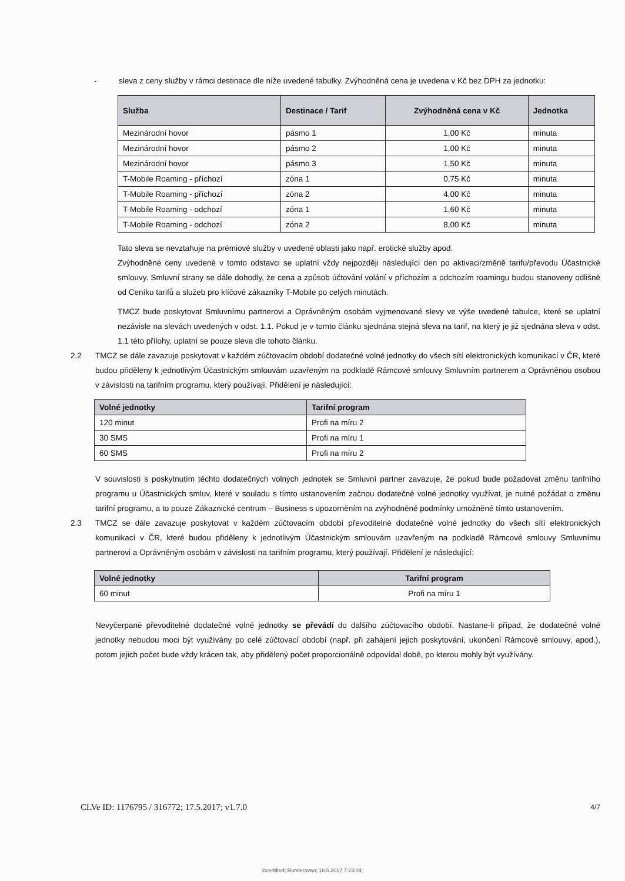- sleva z ceny služby v rámci destinace dle níže uvedené tabulky. Zvýhodněná cena je uvedena v Kč bez DPH za jednotku:
| Služba | Destinace / Tarif | Zvýhodněná cena v Kč | Jednotka |
| --- | --- | --- | --- |
| Mezinárodní hovor | pásmo 1 | 1,00 Kč | minuta |
| Mezinárodní hovor | pásmo 2 | 1,00 Kč | minuta |
| Mezinárodní hovor | pásmo 3 | 1,50 Kč | minuta |
| T-Mobile Roaming - příchozí | zóna 1 | 0,75 Kč | minuta |
| T-Mobile Roaming - příchozí | zóna 2 | 4,00 Kč | minuta |
| T-Mobile Roaming - odchozí | zóna 1 | 1,60 Kč | minuta |
| T-Mobile Roaming - odchozí | zóna 2 | 8,00 Kč | minuta |
Tato sleva se nevztahuje na prémiové služby v uvedené oblasti jako např. erotické služby apod.
Zvýhodněné ceny uvedené v tomto odstavci se uplatní vždy nejpozději následující den po aktivaci/změně tarifu/převodu Účastnické smlouvy. Smluvní strany se dále dohodly, že cena a způsob účtování volání v příchozím a odchozím roamingu budou stanoveny odlišně od Ceníku tarifů a služeb pro klíčové zákazníky T-Mobile po celých minutách.
TMCZ bude poskytovat Smluvnímu partnerovi a Oprávněným osobám vyjmenované slevy ve výše uvedené tabulce, které se uplatní nezávisle na slevách uvedených v odst. 1.1. Pokud je v tomto článku sjednána stejná sleva na tarif, na který je již sjednána sleva v odst. 1.1 této přílohy, uplatní se pouze sleva dle tohoto článku.
2.2 TMCZ se dále zavazuje poskytovat v každém zúčtovacím období dodatečné volné jednotky do všech sítí elektronických komunikací v ČR, které budou přiděleny k jednotlivým Účastnickým smlouvám uzavřeným na podkladě Rámcové smlouvy Smluvním partnerem a Oprávněnou osobou v závislosti na tarifním programu, který používají. Přidělení je následující:
| Volné jednotky | Tarifní program |
| --- | --- |
| 120 minut | Profi na míru 2 |
| 30 SMS | Profi na míru 1 |
| 60 SMS | Profi na míru 2 |
V souvislosti s poskytnutím těchto dodatečných volných jednotek se Smluvní partner zavazuje, že pokud bude požadovat změnu tarifního programu u Účastnických smluv, které v souladu s tímto ustanovením začnou dodatečné volné jednotky využívat, je nutné požádat o změnu tarifní programu, a to pouze Zákaznické centrum – Business s upozorněním na zvýhodněné podmínky umožněné tímto ustanovením.
2.3 TMCZ se dále zavazuje poskytovat v každém zúčtovacím období převoditelné dodatečné volné jednotky do všech sítí elektronických komunikací v ČR, které budou přiděleny k jednotlivým Účastnickým smlouvám uzavřeným na podkladě Rámcové smlouvy Smluvnímu partnerovi a Oprávněným osobám v závislosti na tarifním programu, který používají. Přidělení je následující:
| Volné jednotky | Tarifní program |
| --- | --- |
| 60 minut | Profi na míru 1 |
Nevyčerpané převoditelné dodatečné volné jednotky se převádí do dalšího zúčtovacího období. Nastane-li případ, že dodatečné volné jednotky nebudou moci být využívány po celé zúčtovací období (např. při zahájení jejich poskytování, ukončení Rámcové smlouvy, apod.), potom jejich počet bude vždy krácen tak, aby přidělený počet proporcionálně odpovídal době, po kterou mohly být využívány.
CLVe ID: 1176795 / 316772; 17.5.2017; v1.7.0
4/7
©certified; Rumlerovao; 18.5.2017 7:23:04;